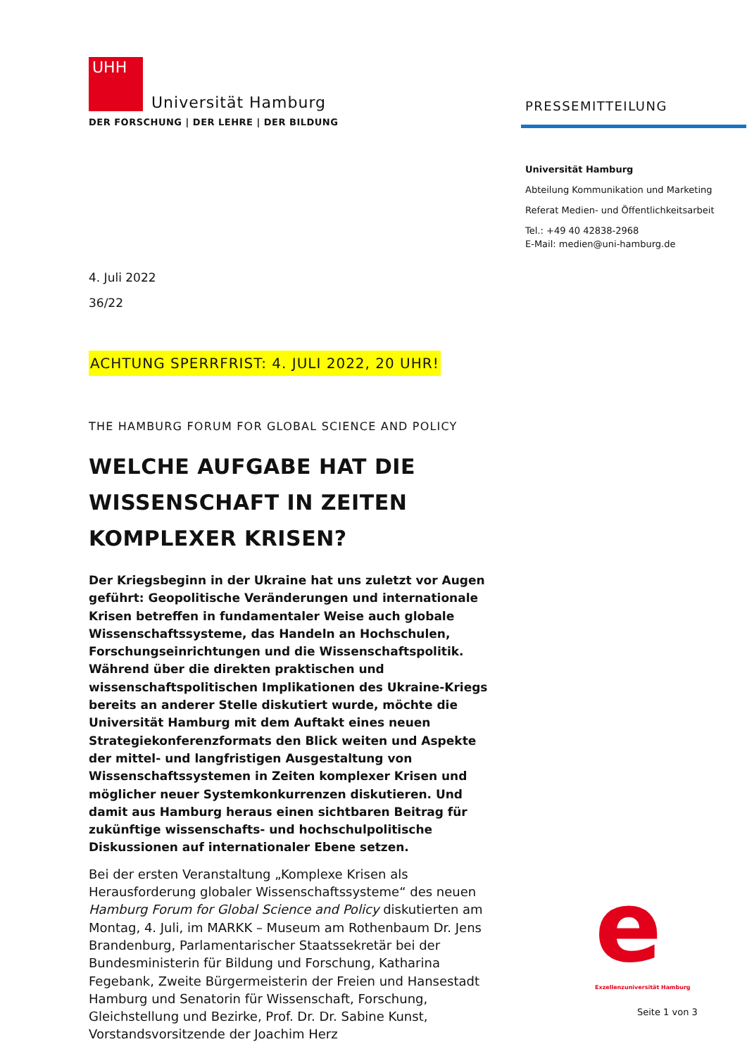UHH
Universität Hamburg
DER FORSCHUNG | DER LEHRE | DER BILDUNG
4. Juli 2022
36/22
ACHTUNG SPERRFRIST: 4. JULI 2022, 20 UHR!
THE HAMBURG FORUM FOR GLOBAL SCIENCE AND POLICY
WELCHE AUFGABE HAT DIE WISSENSCHAFT IN ZEITEN KOMPLEXER KRISEN?
Der Kriegsbeginn in der Ukraine hat uns zuletzt vor Augen geführt: Geopolitische Veränderungen und internationale Krisen betreffen in fundamentaler Weise auch globale Wissenschaftssysteme, das Handeln an Hochschulen, Forschungseinrichtungen und die Wissenschaftspolitik. Während über die direkten praktischen und wissenschaftspolitischen Implikationen des Ukraine-Kriegs bereits an anderer Stelle diskutiert wurde, möchte die Universität Hamburg mit dem Auftakt eines neuen Strategiekonferenzformats den Blick weiten und Aspekte der mittel- und langfristigen Ausgestaltung von Wissenschaftssystemen in Zeiten komplexer Krisen und möglicher neuer Systemkonkurrenzen diskutieren. Und damit aus Hamburg heraus einen sichtbaren Beitrag für zukünftige wissenschafts- und hochschulpolitische Diskussionen auf internationaler Ebene setzen.
Bei der ersten Veranstaltung „Komplexe Krisen als Herausforderung globaler Wissenschaftssysteme“ des neuen Hamburg Forum for Global Science and Policy diskutierten am Montag, 4. Juli, im MARKK – Museum am Rothenbaum Dr. Jens Brandenburg, Parlamentarischer Staatssekretär bei der Bundesministerin für Bildung und Forschung, Katharina Fegebank, Zweite Bürgermeisterin der Freien und Hansestadt Hamburg und Senatorin für Wissenschaft, Forschung, Gleichstellung und Bezirke, Prof. Dr. Dr. Sabine Kunst, Vorstandsvorsitzende der Joachim Herz
PRESSEMITTEILUNG
Universität Hamburg
Abteilung Kommunikation und Marketing
Referat Medien- und Öffentlichkeitsarbeit
Tel.: +49 40 42838-2968
E-Mail: medien@uni-hamburg.de
e
Exzellenzuniversität Hamburg
Seite 1 von 3